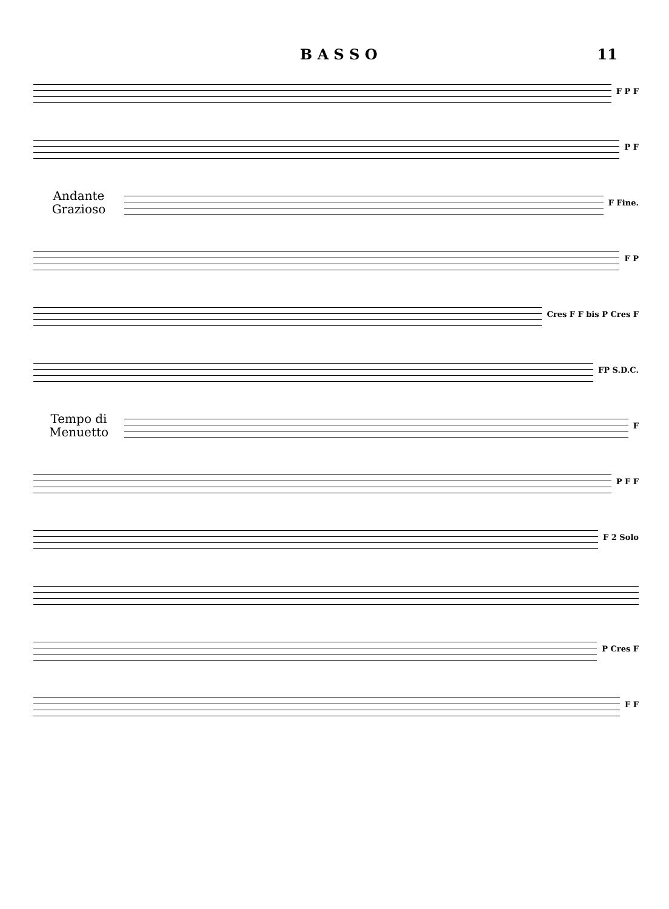B A S S O 11
F P F
P F
Andante
Grazioso
F Fine.
F P
Cres F F bis P Cres F
FP S.D.C.
Tempo di
Menuetto
F
P F F
F 2 Solo
P Cres F
F F